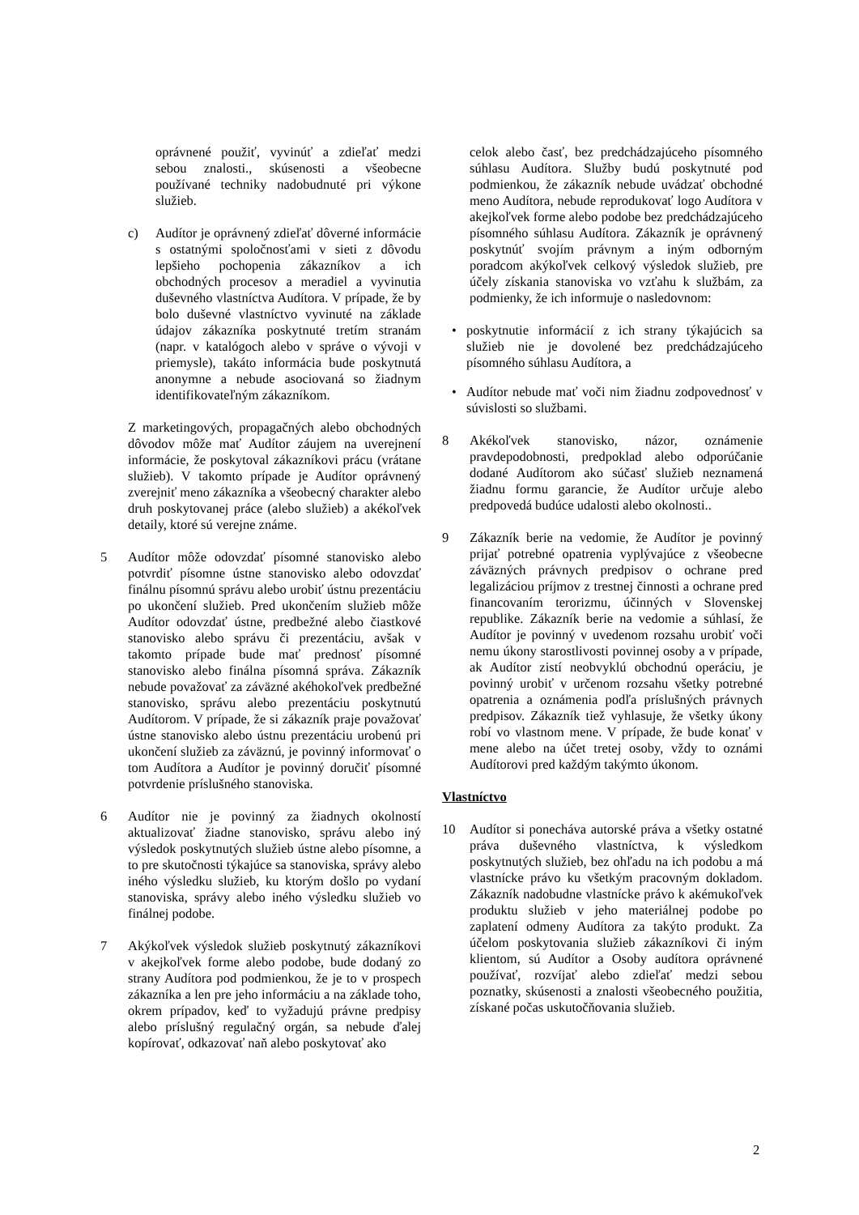oprávnené použiť, vyvinúť a zdieľať medzi sebou znalosti., skúsenosti a všeobecne používané techniky nadobudnuté pri výkone služieb.
c) Audítor je oprávnený zdieľať dôverné informácie s ostatnými spoločnosťami v sieti z dôvodu lepšieho pochopenia zákazníkov a ich obchodných procesov a meradiel a vyvinutia duševného vlastníctva Audítora. V prípade, že by bolo duševné vlastníctvo vyvinuté na základe údajov zákazníka poskytnuté tretím stranám (napr. v katalógoch alebo v správe o vývoji v priemysle), takáto informácia bude poskytnutá anonymne a nebude asociovaná so žiadnym identifikovateľným zákazníkom.
Z marketingových, propagačných alebo obchodných dôvodov môže mať Audítor záujem na uverejnení informácie, že poskytoval zákazníkovi prácu (vrátane služieb). V takomto prípade je Audítor oprávnený zverejniť meno zákazníka a všeobecný charakter alebo druh poskytovanej práce (alebo služieb) a akékoľvek detaily, ktoré sú verejne známe.
5 Audítor môže odovzdať písomné stanovisko alebo potvrdiť písomne ústne stanovisko alebo odovzdať finálnu písomnú správu alebo urobiť ústnu prezentáciu po ukončení služieb. Pred ukončením služieb môže Audítor odovzdať ústne, predbežné alebo čiastkové stanovisko alebo správu či prezentáciu, avšak v takomto prípade bude mať prednosť písomné stanovisko alebo finálna písomná správa. Zákazník nebude považovať za záväzné akéhokoľvek predbežné stanovisko, správu alebo prezentáciu poskytnutú Audítorom. V prípade, že si zákazník praje považovať ústne stanovisko alebo ústnu prezentáciu urobenú pri ukončení služieb za záväznú, je povinný informovať o tom Audítora a Audítor je povinný doručiť písomné potvrdenie príslušného stanoviska.
6 Audítor nie je povinný za žiadnych okolností aktualizovať žiadne stanovisko, správu alebo iný výsledok poskytnutých služieb ústne alebo písomne, a to pre skutočnosti týkajúce sa stanoviska, správy alebo iného výsledku služieb, ku ktorým došlo po vydaní stanoviska, správy alebo iného výsledku služieb vo finálnej podobe.
7 Akýkoľvek výsledok služieb poskytnutý zákazníkovi v akejkoľvek forme alebo podobe, bude dodaný zo strany Audítora pod podmienkou, že je to v prospech zákazníka a len pre jeho informáciu a na základe toho, okrem prípadov, keď to vyžadujú právne predpisy alebo príslušný regulačný orgán, sa nebude ďalej kopírovať, odkazovať naň alebo poskytovať ako
celok alebo časť, bez predchádzajúceho písomného súhlasu Audítora. Služby budú poskytnuté pod podmienkou, že zákazník nebude uvádzať obchodné meno Audítora, nebude reprodukovať logo Audítora v akejkoľvek forme alebo podobe bez predchádzajúceho písomného súhlasu Audítora. Zákazník je oprávnený poskytnúť svojím právnym a iným odborným poradcom akýkoľvek celkový výsledok služieb, pre účely získania stanoviska vo vzťahu k službám, za podmienky, že ich informuje o nasledovnom:
• poskytnutie informácií z ich strany týkajúcich sa služieb nie je dovolené bez predchádzajúceho písomného súhlasu Audítora, a
• Audítor nebude mať voči nim žiadnu zodpovednosť v súvislosti so službami.
8 Akékoľvek stanovisko, názor, oznámenie pravdepodobnosti, predpoklad alebo odporúčanie dodané Audítorom ako súčasť služieb neznamená žiadnu formu garancie, že Audítor určuje alebo predpovedá budúce udalosti alebo okolnosti..
9 Zákazník berie na vedomie, že Audítor je povinný prijať potrebné opatrenia vyplývajúce z všeobecne záväzných právnych predpisov o ochrane pred legalizáciou príjmov z trestnej činnosti a ochrane pred financovaním terorizmu, účinných v Slovenskej republike. Zákazník berie na vedomie a súhlasí, že Audítor je povinný v uvedenom rozsahu urobiť voči nemu úkony starostlivosti povinnej osoby a v prípade, ak Audítor zistí neobvyklú obchodnú operáciu, je povinný urobiť v určenom rozsahu všetky potrebné opatrenia a oznámenia podľa príslušných právnych predpisov. Zákazník tiež vyhlasuje, že všetky úkony robí vo vlastnom mene. V prípade, že bude konať v mene alebo na účet tretej osoby, vždy to oznámi Audítorovi pred každým takýmto úkonom.
Vlastníctvo
10 Audítor si ponecháva autorské práva a všetky ostatné práva duševného vlastníctva, k výsledkom poskytnutých služieb, bez ohľadu na ich podobu a má vlastnícke právo ku všetkým pracovným dokladom. Zákazník nadobudne vlastnícke právo k akémukoľvek produktu služieb v jeho materiálnej podobe po zaplatení odmeny Audítora za takýto produkt. Za účelom poskytovania služieb zákazníkovi či iným klientom, sú Audítor a Osoby audítora oprávnené používať, rozvíjať alebo zdieľať medzi sebou poznatky, skúsenosti a znalosti všeobecného použitia, získané počas uskutočňovania služieb.
2